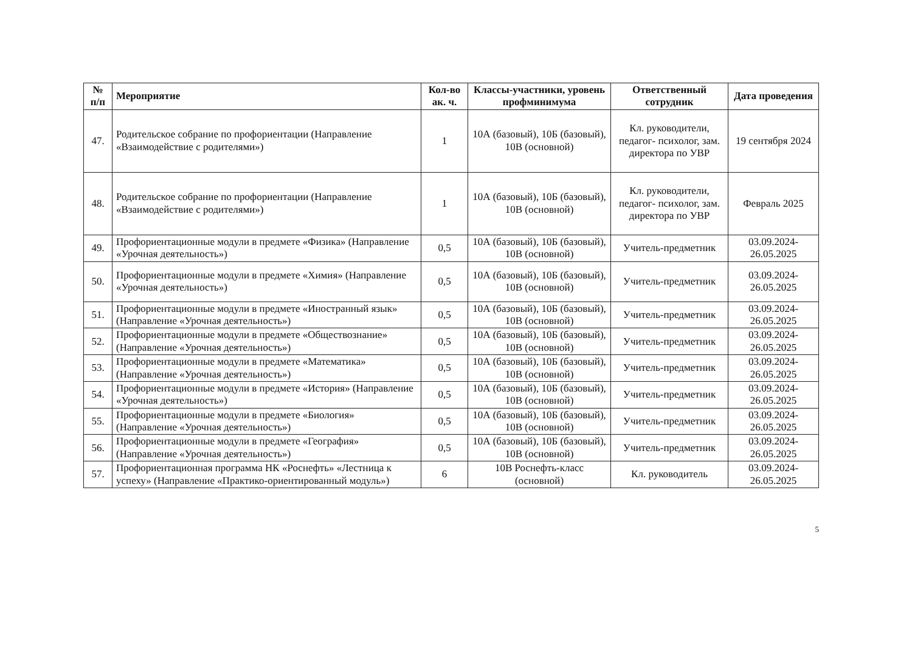| № п/п | Мероприятие | Кол-во ак. ч. | Классы-участники, уровень профминимума | Ответственный сотрудник | Дата проведения |
| --- | --- | --- | --- | --- | --- |
| 47. | Родительское собрание по профориентации (Направление «Взаимодействие с родителями») | 1 | 10А (базовый), 10Б (базовый), 10В (основной) | Кл. руководители, педагог- психолог, зам. директора по УВР | 19 сентября 2024 |
| 48. | Родительское собрание по профориентации (Направление «Взаимодействие с родителями») | 1 | 10А (базовый), 10Б (базовый), 10В (основной) | Кл. руководители, педагог- психолог, зам. директора по УВР | Февраль 2025 |
| 49. | Профориентационные модули в предмете «Физика» (Направление «Урочная деятельность») | 0,5 | 10А (базовый), 10Б (базовый), 10В (основной) | Учитель-предметник | 03.09.2024-26.05.2025 |
| 50. | Профориентационные модули в предмете «Химия» (Направление «Урочная деятельность») | 0,5 | 10А (базовый), 10Б (базовый), 10В (основной) | Учитель-предметник | 03.09.2024-26.05.2025 |
| 51. | Профориентационные модули в предмете «Иностранный язык» (Направление «Урочная деятельность») | 0,5 | 10А (базовый), 10Б (базовый), 10В (основной) | Учитель-предметник | 03.09.2024-26.05.2025 |
| 52. | Профориентационные модули в предмете «Обществознание» (Направление «Урочная деятельность») | 0,5 | 10А (базовый), 10Б (базовый), 10В (основной) | Учитель-предметник | 03.09.2024-26.05.2025 |
| 53. | Профориентационные модули в предмете «Математика» (Направление «Урочная деятельность») | 0,5 | 10А (базовый), 10Б (базовый), 10В (основной) | Учитель-предметник | 03.09.2024-26.05.2025 |
| 54. | Профориентационные модули в предмете «История» (Направление «Урочная деятельность») | 0,5 | 10А (базовый), 10Б (базовый), 10В (основной) | Учитель-предметник | 03.09.2024-26.05.2025 |
| 55. | Профориентационные модули в предмете «Биология» (Направление «Урочная деятельность») | 0,5 | 10А (базовый), 10Б (базовый), 10В (основной) | Учитель-предметник | 03.09.2024-26.05.2025 |
| 56. | Профориентационные модули в предмете «География» (Направление «Урочная деятельность») | 0,5 | 10А (базовый), 10Б (базовый), 10В (основной) | Учитель-предметник | 03.09.2024-26.05.2025 |
| 57. | Профориентационная программа НК «Роснефть» «Лестница к успеху» (Направление «Практико-ориентированный модуль») | 6 | 10В Роснефть-класс (основной) | Кл. руководитель | 03.09.2024-26.05.2025 |
5